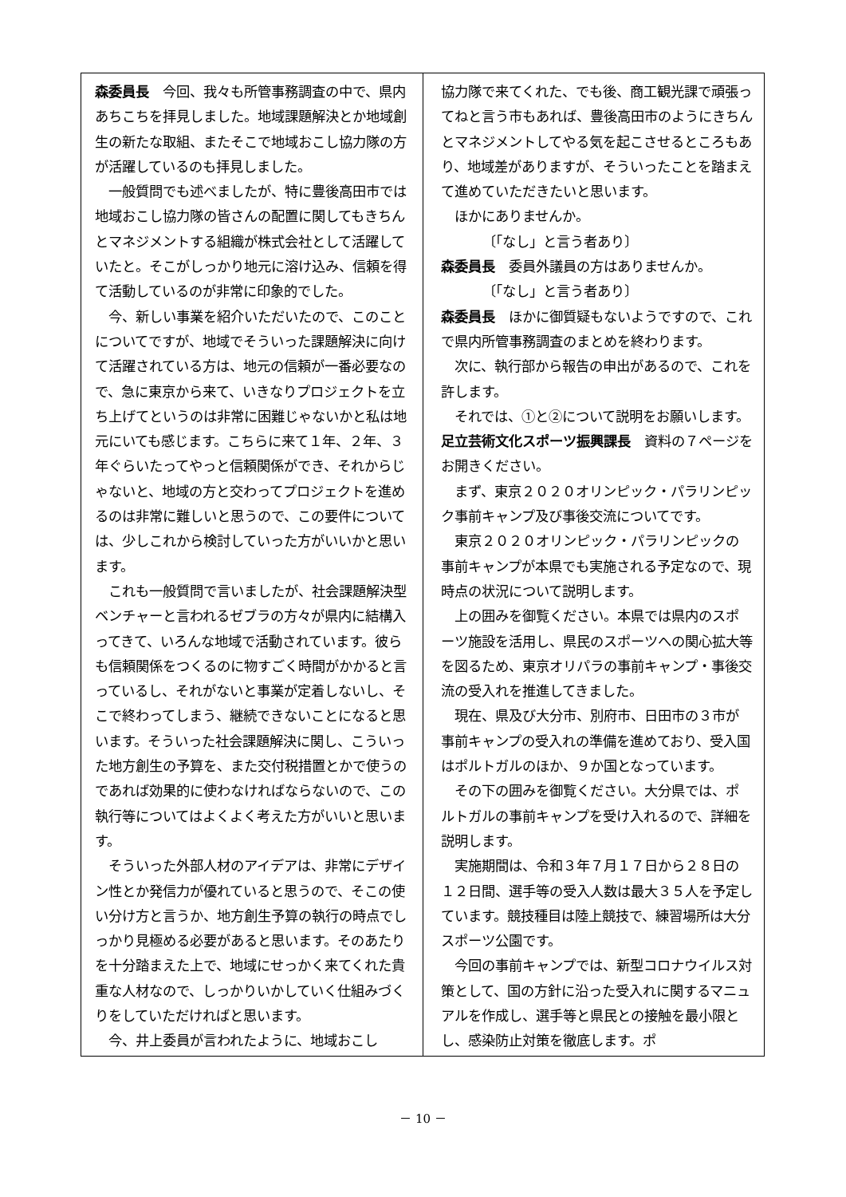森委員長　今回、我々も所管事務調査の中で、県内あちこちを拝見しました。地域課題解決とか地域創生の新たな取組、またそこで地域おこし協力隊の方が活躍しているのも拝見しました。
一般質問でも述べましたが、特に豊後高田市では地域おこし協力隊の皆さんの配置に関してもきちんとマネジメントする組織が株式会社として活躍していたと。そこがしっかり地元に溶け込み、信頼を得て活動しているのが非常に印象的でした。
今、新しい事業を紹介いただいたので、このことについてですが、地域でそういった課題解決に向けて活躍されている方は、地元の信頼が一番必要なので、急に東京から来て、いきなりプロジェクトを立ち上げてというのは非常に困難じゃないかと私は地元にいても感じます。こちらに来て１年、２年、３年ぐらいたってやっと信頼関係ができ、それからじゃないと、地域の方と交わってプロジェクトを進めるのは非常に難しいと思うので、この要件については、少しこれから検討していった方がいいかと思います。
これも一般質問で言いましたが、社会課題解決型ベンチャーと言われるゼブラの方々が県内に結構入ってきて、いろんな地域で活動されています。彼らも信頼関係をつくるのに物すごく時間がかかると言っているし、それがないと事業が定着しないし、そこで終わってしまう、継続できないことになると思います。そういった社会課題解決に関し、こういった地方創生の予算を、また交付税措置とかで使うのであれば効果的に使わなければならないので、この執行等についてはよくよく考えた方がいいと思います。
そういった外部人材のアイデアは、非常にデザイン性とか発信力が優れていると思うので、そこの使い分け方と言うか、地方創生予算の執行の時点でしっかり見極める必要があると思います。そのあたりを十分踏まえた上で、地域にせっかく来てくれた貴重な人材なので、しっかりいかしていく仕組みづくりをしていただければと思います。
今、井上委員が言われたように、地域おこし
協力隊で来てくれた、でも後、商工観光課で頑張ってねと言う市もあれば、豊後高田市のようにきちんとマネジメントしてやる気を起こさせるところもあり、地域差がありますが、そういったことを踏まえて進めていただきたいと思います。
ほかにありませんか。
〔「なし」と言う者あり〕
森委員長　委員外議員の方はありませんか。
〔「なし」と言う者あり〕
森委員長　ほかに御質疑もないようですので、これで県内所管事務調査のまとめを終わります。
次に、執行部から報告の申出があるので、これを許します。
それでは、①と②について説明をお願いします。
足立芸術文化スポーツ振興課長　資料の７ページをお開きください。
まず、東京２０２０オリンピック・パラリンピック事前キャンプ及び事後交流についてです。
東京２０２０オリンピック・パラリンピックの事前キャンプが本県でも実施される予定なので、現時点の状況について説明します。
上の囲みを御覧ください。本県では県内のスポーツ施設を活用し、県民のスポーツへの関心拡大等を図るため、東京オリパラの事前キャンプ・事後交流の受入れを推進してきました。
現在、県及び大分市、別府市、日田市の３市が事前キャンプの受入れの準備を進めており、受入国はポルトガルのほか、９か国となっています。
その下の囲みを御覧ください。大分県では、ポルトガルの事前キャンプを受け入れるので、詳細を説明します。
実施期間は、令和３年７月１７日から２８日の１２日間、選手等の受入人数は最大３５人を予定しています。競技種目は陸上競技で、練習場所は大分スポーツ公園です。
今回の事前キャンプでは、新型コロナウイルス対策として、国の方針に沿った受入れに関するマニュアルを作成し、選手等と県民との接触を最小限とし、感染防止対策を徹底します。ポ
－ 10 －